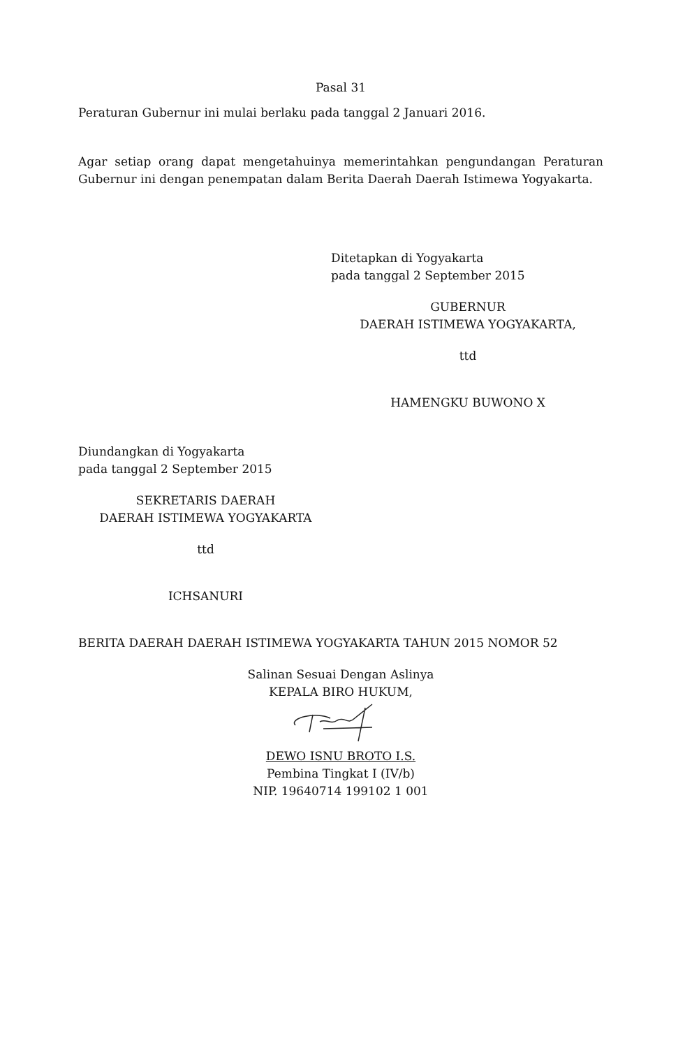Pasal 31
Peraturan Gubernur ini mulai berlaku pada tanggal 2 Januari 2016.
Agar setiap orang dapat mengetahuinya memerintahkan pengundangan Peraturan Gubernur ini dengan penempatan dalam Berita Daerah Daerah Istimewa Yogyakarta.
Ditetapkan di Yogyakarta
pada tanggal 2 September 2015
GUBERNUR
DAERAH ISTIMEWA YOGYAKARTA,
ttd
HAMENGKU BUWONO X
Diundangkan di Yogyakarta
pada tanggal 2 September 2015
SEKRETARIS DAERAH
DAERAH ISTIMEWA YOGYAKARTA
ttd
ICHSANURI
BERITA DAERAH DAERAH ISTIMEWA YOGYAKARTA TAHUN 2015 NOMOR 52
Salinan Sesuai Dengan Aslinya
KEPALA BIRO HUKUM,
DEWO ISNU BROTO I.S.
Pembina Tingkat I (IV/b)
NIP. 19640714 199102 1 001